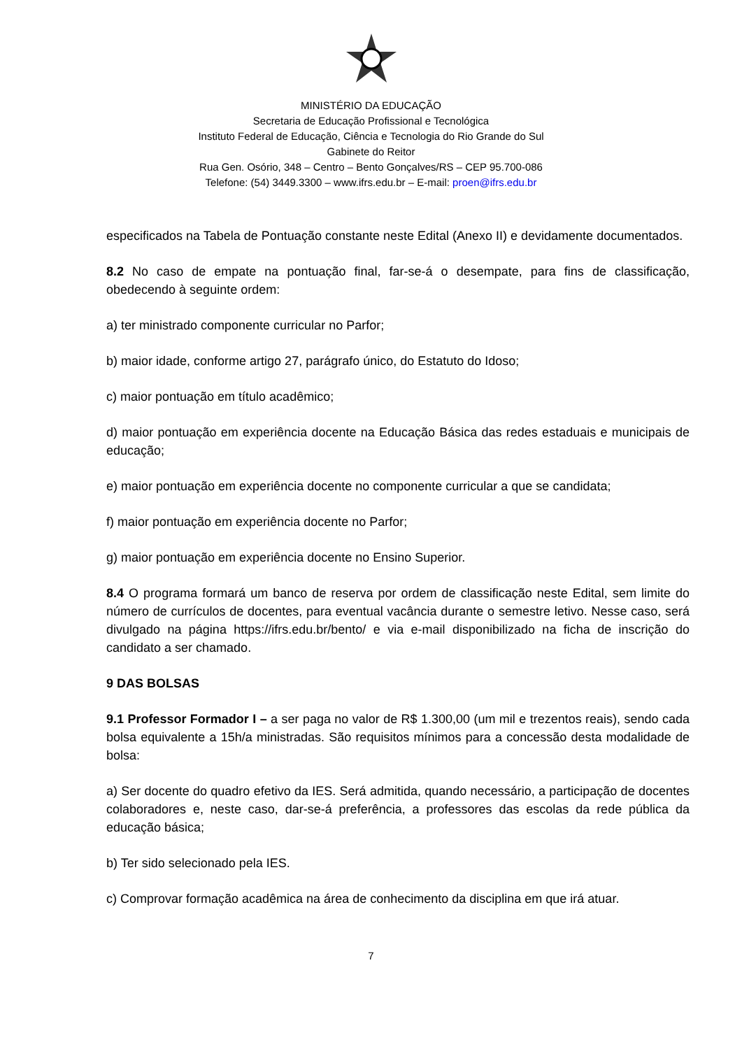MINISTÉRIO DA EDUCAÇÃO
Secretaria de Educação Profissional e Tecnológica
Instituto Federal de Educação, Ciência e Tecnologia do Rio Grande do Sul
Gabinete do Reitor
Rua Gen. Osório, 348 – Centro – Bento Gonçalves/RS – CEP 95.700-086
Telefone: (54) 3449.3300 – www.ifrs.edu.br – E-mail: proen@ifrs.edu.br
especificados na Tabela de Pontuação constante neste Edital (Anexo II) e devidamente documentados.
8.2 No caso de empate na pontuação final, far-se-á o desempate, para fins de classificação, obedecendo à seguinte ordem:
a) ter ministrado componente curricular no Parfor;
b) maior idade, conforme artigo 27, parágrafo único, do Estatuto do Idoso;
c) maior pontuação em título acadêmico;
d) maior pontuação em experiência docente na Educação Básica das redes estaduais e municipais de educação;
e) maior pontuação em experiência docente no componente curricular a que se candidata;
f) maior pontuação em experiência docente no Parfor;
g) maior pontuação em experiência docente no Ensino Superior.
8.4 O programa formará um banco de reserva por ordem de classificação neste Edital, sem limite do número de currículos de docentes, para eventual vacância durante o semestre letivo. Nesse caso, será divulgado na página https://ifrs.edu.br/bento/ e via e-mail disponibilizado na ficha de inscrição do candidato a ser chamado.
9 DAS BOLSAS
9.1 Professor Formador I – a ser paga no valor de R$ 1.300,00 (um mil e trezentos reais), sendo cada bolsa equivalente a 15h/a ministradas. São requisitos mínimos para a concessão desta modalidade de bolsa:
a) Ser docente do quadro efetivo da IES. Será admitida, quando necessário, a participação de docentes colaboradores e, neste caso, dar-se-á preferência, a professores das escolas da rede pública da educação básica;
b) Ter sido selecionado pela IES.
c) Comprovar formação acadêmica na área de conhecimento da disciplina em que irá atuar.
7